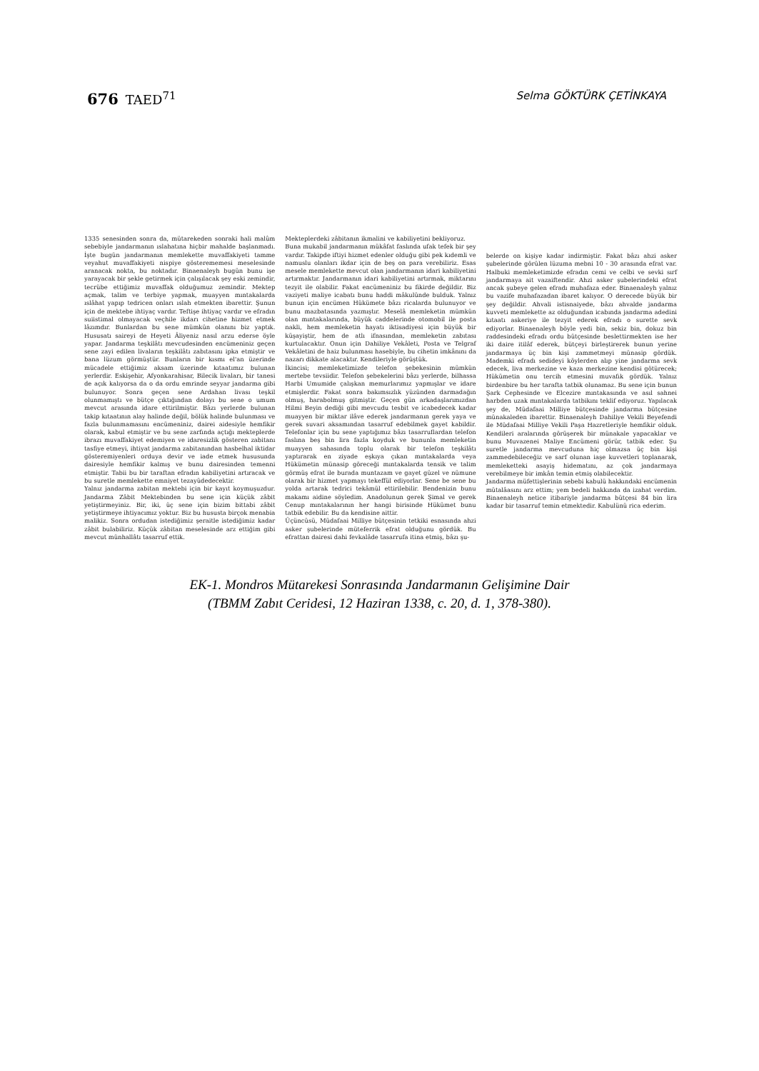676 TAED<sup>71</sup>
Selma GÖKTÜRK ÇETİNKAYA
1335 senesinden sonra da, mütarekeden sonraki hali malûm sebebiyle jandarmanın ıslahatına hiçbir mahalde başlanmadı. İşte bugün jandarmanın memlekette muvaffakiyeti tamme veyahut muvaffakiyeti nispiye gösterememesi meselesinde aranacak nokta, bu noktadır. Binaenaleyh bugün bunu işe yarayacak bir şekle getirmek için çalışılacak şey eski zemindir, tecrübe ettiğimiz muvaffak olduğumuz zemindir. Mektep açmak, talim ve terbiye yapmak, muayyen mıntakalarda ıslâhat yapıp tedricen onları ıslah etmekten ibarettir. Şunun için de mektebe ihtiyaç vardır. Teftişe ihtiyaç vardır ve efradın suiistimal olmayacak veçhile ikdarı cihetine hizmet etmek lâzımdır. Bunlardan bu sene mümkün olanını biz yaptık. Hususatı saireyi de Heyeti Âliyeniz nasıl arzu ederse öyle yapar. Jandarma teşkilâtı mevcudesinden encümeniniz geçen sene zayi edilen livaların teşkilâtı zabıtasını ipka etmiştir ve bana lüzum görmüştür. Bunların bir kısmı el'an üzerinde mücadele ettiğimiz aksam üzerinde kıtaatımız bulunan yerlerdir. Eskişehir, Afyonkarahisar, Bilecik livaları, bir tanesi de açık kalıyorsa da o da ordu emrinde seyyar jandarma gibi bulunuyor. Sonra geçen sene Ardahan livası teşkil olunmamıştı ve bütçe çıktığından dolayı bu sene o umum mevcut arasında idare ettirilmiştir. Bâzı yerlerde bulunan takip kıtaatının alay halinde değil, bölük halinde bulunması ve fazla bulunmamasını encümeniniz, dairei aidesiyle hemfikir olarak, kabul etmiştir ve bu sene zarfında açtığı mekteplerde ibrazı muvaffakiyet edemiyen ve idaresizlik gösteren zabitanı tasfiye etmeyi, ihtiyat jandarma zabitanından hasbelhal iktidar gösteremiyenleri orduya devir ve iade etmek hususunda dairesiyle hemfikir kalmış ve bunu dairesinden temenni etmiştir. Tabii bu bir taraftan efradın kabiliyetini artıracak ve bu suretle memlekette emniyet tezayüdedecektir.
Yalnız jandarma zabitan mektebi için bir kayıt koymuşuzdur. Jandarma Zâbit Mektebinden bu sene için küçük zâbit yetiştirmeyiniz. Bir, iki, üç sene için bizim bittabi zâbit yetiştirmeye ihtiyacımız yoktur. Biz bu hususta birçok menabia malikiz. Sonra ordudan istediğimiz şeraitle istediğimiz kadar zâbit bulabiliriz. Küçük zâbitan meselesinde arz ettiğim gibi mevcut münhallâtı tasarruf ettik.
Mekteplerdeki zâbitanın ikmalini ve kabiliyetini bekliyoruz.
Buna mukabil jandarmanın mükâfat faslında ufak tefek bir şey vardır. Takipde iftiyi hizmet edenler olduğu gibi pek kıdemli ve namuslu olanları ikdar için de beş on para verebiliriz. Esas mesele memlekette mevcut olan jandarmanın idari kabiliyetini artırmaktır. Jandarmanın idari kabiliyetini artırmak, miktarını tezyit ile olabilir. Fakat encümeniniz bu fikirde değildir. Biz vaziyeti maliye icabatı bunu haddi mâkulünde bulduk. Yalnız bunun için encümen Hükümete bâzı ricalarda bulunuyor ve bunu mazbatasında yazmıştır. Meselâ memleketin mümkün olan mıntakalarında, büyük caddelerinde otomobil ile posta nakli, hem memleketin hayatı iktisadiyesi için büyük bir küşayiştir, hem de atlı ifnasından, memleketin zabıtası kurtulacaktır. Onun için Dahiliye Vekâleti, Posta ve Telgraf Vekâletini de haiz bulunması hasebiyle, bu cihetin imkânını da nazarı dikkate alacaktır. Kendileriyle görüştük.
İkincisi; memleketimizde telefon şebekesinin mümkün mertebe tevsiidir. Telefon şebekelerini bâzı yerlerde, bilhassa Harbi Umumide çalışkan memurlarımız yapmışlar ve idare etmişlerdir. Fakat sonra bakımsızlık yüzünden darmadağın olmuş, harabolmuş gitmiştir. Geçen gün arkadaşlarımızdan Hilmi Beyin dediği gibi mevcudu tesbit ve icabedecek kadar muayyen bir miktar ilâve ederek jandarmanın gerek yaya ve gerek suvari aksamından tasarruf edebilmek gayet kabildir. Telefonlar için bu sene yaptığımız bâzı tasarruflardan telefon faslına beş bin lira fazla koyduk ve bununla memleketin muayyen sahasında toplu olarak bir telefon teşkilâtı yaptırarak en ziyade eşkıya çıkan mıntakalarda veya Hükümetin münasip göreceği mıntakalarda tensik ve talim görmüş efrat ile burada muntazam ve gayet güzel ve nümune olarak bir hizmet yapmayı tekeffül ediyorlar. Sene be sene bu yolda artarak tedrici tekâmül ettirilebilir. Bendenizin bunu makamı aidine söyledim. Anadolunun gerek Şimal ve gerek Cenup mıntakalarının her hangi birisinde Hükümet bunu tatbik edebilir. Bu da kendisine aittir.
Üçüncüsü, Müdafaai Milliye bütçesinin tetkiki esnasında ahzi asker şubelerinde müteferrik efrat olduğunu gördük. Bu efrattan dairesi dahi fevkalâde tasarrufa itina etmiş, bâzı şu-
belerde on kişiye kadar indirmiştir. Fakat bâzı ahzi asker şubelerinde görülen lüzuma mebni 10 - 30 arasında efrat var. Halbuki memleketimizde efradın cemi ve celbi ve sevki sırf jandarmaya ait vazaiftendir. Ahzi asker şubelerindeki efrat ancak şubeye gelen efradı muhafaza eder. Binaenaleyh yalnız bu vazife muhafazadan ibaret kalıyor. O derecede büyük bir şey değildir. Ahvali istisnaiyede, bâzı ahvalde jandarma kuvveti memlekette az olduğundan icabında jandarma adedini kıtaatı askeriye ile tezyit ederek efradı o surette sevk ediyorlar. Binaenaleyh böyle yedi bin, sekiz bin, dokuz bin raddesindeki efradı ordu bütçesinde beslettirmekten ise her iki daire itilâf ederek, bütçeyi birleştirerek bunun yerine jandarmaya üç bin kişi zammetmeyi münasip gördük. Mademki efradı sedideyi köylerden alıp yine jandarma sevk edecek, liva merkezine ve kaza merkezine kendisi götürecek; Hükümetin onu tercih etmesini muvafık gördük. Yalnız birdenbire bu her tarafta tatbik olunamaz. Bu sene için bunun Şark Cephesinde ve Elcezire mıntakasında ve asıl sahnei harbden uzak mıntakalarda tatbikını teklif ediyoruz. Yapılacak şey de, Müdafaai Milliye bütçesinde jandarma bütçesine münakaleden ibarettir. Binaenaleyh Dahiliye Vekili Beyefendi ile Müdafaai Milliye Vekili Paşa Hazretleriyle hemfikir olduk. Kendileri aralarında görüşerek bir münakale yapacaklar ve bunu Muvazenei Maliye Encümeni görür, tatbik eder. Şu suretle jandarma mevcuduna hiç olmazsa üç bin kişi zammedebileceğiz ve sarf olunan iaşe kuvvetleri toplanarak, memleketteki asayiş hidematını, az çok jandarmaya verebilmeye bir imkân temin etmiş olabilecektir.
Jandarma müfettişlerinin sebebi kabulü hakkındaki encümenin mütalâasını arz ettim; yem bedeli hakkında da izahat verdim. Binaenaleyh netice itibariyle jandarma bütçesi 84 bin lira kadar bir tasarruf temin etmektedir. Kabulünü rica ederim.
EK-1. Mondros Mütarekesi Sonrasında Jandarmanın Gelişimine Dair
(TBMM Zabıt Ceridesi, 12 Haziran 1338, c. 20, d. 1, 378-380).